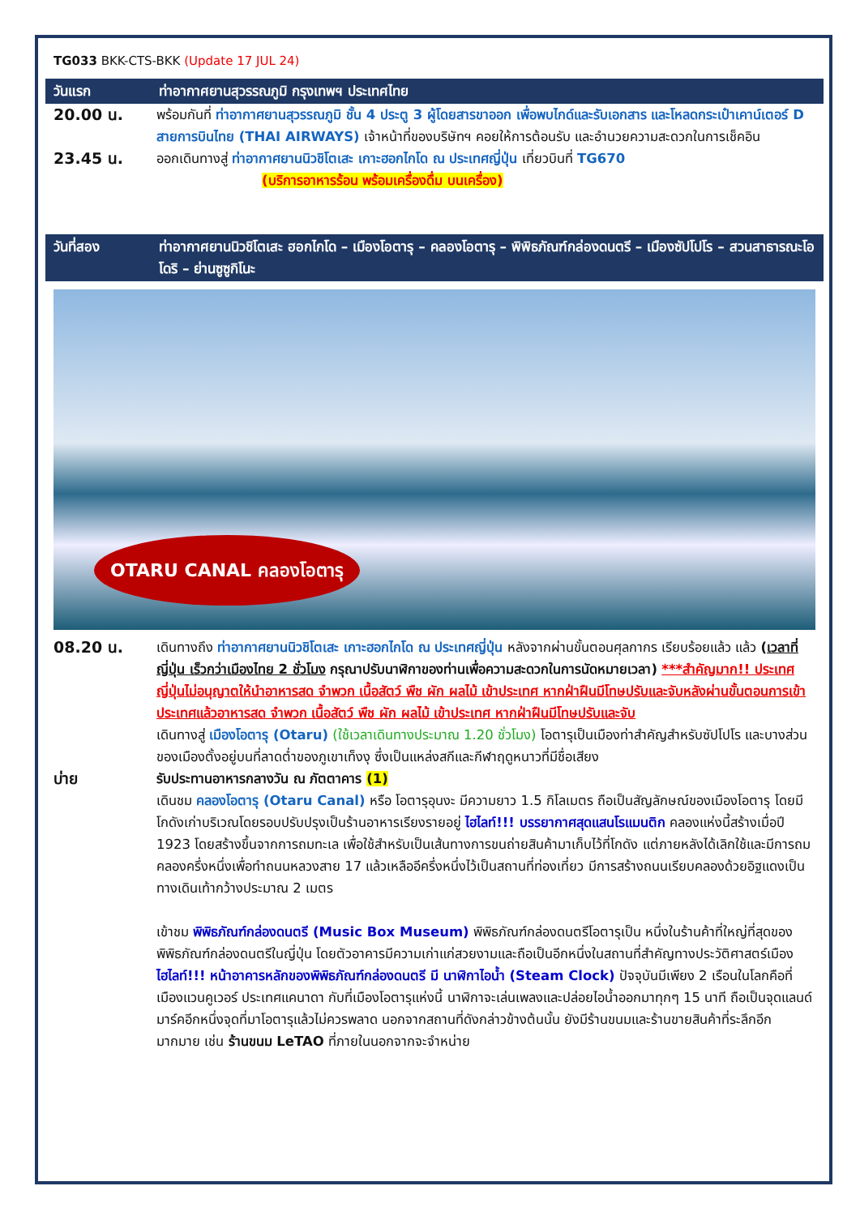TG033 BKK-CTS-BKK (Update 17 JUL 24)
วันแรก ท่าอากาศยานสุวรรณภูมิ กรุงเทพฯ ประเทศไทย
20.00 น.
พร้อมกันที่ ท่าอากาศยานสุวรรณภูมิ ชั้น 4 ประตู 3 ผู้โดยสารขาออก เพื่อพบไกด์และรับเอกสาร และโหลดกระเป๋าเคาน์เตอร์ D สายการบินไทย (THAI AIRWAYS) เจ้าหน้าที่ของบริษัทฯ คอยให้การต้อนรับ และอำนวยความสะดวกในการเช็คอิน
23.45 น.
ออกเดินทางสู่ ท่าอากาศยานนิวชิโตเสะ เกาะฮอกไกโด ณ ประเทศญี่ปุ่น เที่ยวบินที่ TG670
(บริการอาหารร้อน พร้อมเครื่องดื่ม บนเครื่อง)
วันที่สอง ท่าอากาศยานนิวชิโตเสะ ฮอกไกโด – เมืองโอตารุ – คลองโอตารุ – พิพิธภัณฑ์กล่องดนตรี – เมืองซัปโปโร – สวนสาธารณะโอโดริ – ย่านซูซูกิโนะ
OTARU CANAL คลองโอตารุ
08.20 น.
เดินทางถึง ท่าอากาศยานนิวชิโตเสะ เกาะฮอกไกโด ณ ประเทศญี่ปุ่น หลังจากผ่านขั้นตอนศุลกากร เรียบร้อยแล้ว แล้ว (เวลาที่ญี่ปุ่น เร็วกว่าเมืองไทย 2 ชั่วโมง กรุณาปรับนาฬิกาของท่านเพื่อความสะดวกในการนัดหมายเวลา) ***สำคัญมาก!! ประเทศญี่ปุ่นไม่อนุญาตให้นำอาหารสด จำพวก เนื้อสัตว์ พืช ผัก ผลไม้ เข้าประเทศ หากฝ่าฝืนมีโทษปรับและจับหลังผ่านขั้นตอนการเข้าประเทศแล้วอาหารสด จำพวก เนื้อสัตว์ พืช ผัก ผลไม้ เข้าประเทศ หากฝ่าฝืนมีโทษปรับและจับ
เดินทางสู่ เมืองโอตารุ (Otaru) (ใช้เวลาเดินทางประมาณ 1.20 ชั่วโมง) โอตารุเป็นเมืองท่าสำคัญสำหรับซัปโปโร และบางส่วนของเมืองตั้งอยู่บนที่ลาดต่ำของภูเขาเท็งงุ ซึ่งเป็นแหล่งสกีและกีฬาฤดูหนาวที่มีชื่อเสียง
บ่าย
รับประทานอาหารกลางวัน ณ ภัตตาคาร (1)
เดินชม คลองโอตารุ (Otaru Canal) หรือ โอตารุอุนงะ มีความยาว 1.5 กิโลเมตร ถือเป็นสัญลักษณ์ของเมืองโอตารุ โดยมีโกดังเก่าบริเวณโดยรอบปรับปรุงเป็นร้านอาหารเรียงรายอยู่ ไฮไลท์!!! บรรยากาศสุดแสนโรแมนติก คลองแห่งนี้สร้างเมื่อปี 1923 โดยสร้างขึ้นจากการถมทะเล เพื่อใช้สำหรับเป็นเส้นทางการขนถ่ายสินค้ามาเก็บไว้ที่โกดัง แต่ภายหลังได้เลิกใช้และมีการถมคลองครึ่งหนึ่งเพื่อทำถนนหลวงสาย 17 แล้วเหลืออีครึ่งหนึ่งไว้เป็นสถานที่ท่องเที่ยว มีการสร้างถนนเรียบคลองด้วยอิฐแดงเป็นทางเดินเท้ากว้างประมาณ 2 เมตร
เข้าชม พิพิธภัณฑ์กล่องดนตรี (Music Box Museum) พิพิธภัณฑ์กล่องดนตรีโอตารุเป็น หนึ่งในร้านค้าที่ใหญ่ที่สุดของพิพิธภัณฑ์กล่องดนตรีในญี่ปุ่น โดยตัวอาคารมีความเก่าแก่สวยงามและถือเป็นอีกหนึ่งในสถานที่สำคัญทางประวัติศาสตร์เมือง ไฮไลท์!!! หน้าอาคารหลักของพิพิธภัณฑ์กล่องดนตรี มี นาฬิกาไอน้ำ (Steam Clock) ปัจจุบันมีเพียง 2 เรือนในโลกคือที่เมืองแวนคูเวอร์ ประเทศแคนาดา กับที่เมืองโอตารุแห่งนี้ นาฬิกาจะเล่นเพลงและปล่อยไอน้ำออกมาทุกๆ 15 นาที ถือเป็นจุดแลนด์มาร์คอีกหนึ่งจุดที่มาโอตารุแล้วไม่ควรพลาด นอกจากสถานที่ดังกล่าวข้างต้นนั้น ยังมีร้านขนมและร้านขายสินค้าที่ระลึกอีกมากมาย เช่น ร้านขนม LeTAO ที่ภายในนอกจากจะจำหน่าย